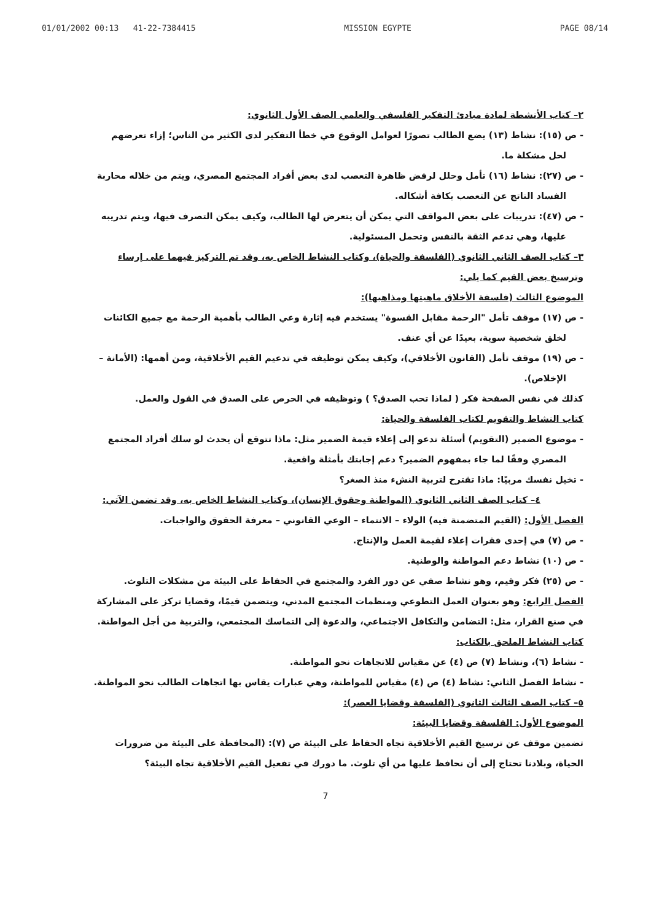01/01/2002 00:13 41-22-7384415 MISSION EGYPTE PAGE 08/14
٢– كتاب الأنشطة لمادة مبادئ التفكير الفلسفي والعلمي الصف الأول الثانوي:
- ص (١٥): نشاط (١٣) يضع الطالب تصورًا لعوامل الوقوع في خطأ التفكير لدى الكثير من الناس؛ إزاء تعرضهم لحل مشكلة ما.
- ص (٢٧): نشاط (١٦) تأمل وحلل لرفض ظاهرة التعصب لدى بعض أفراد المجتمع المصري، ويتم من خلاله محاربة الفساد الناتج عن التعصب بكافة أشكاله.
- ص (٤٧): تدريبات على بعض المواقف التي يمكن أن يتعرض لها الطالب، وكيف يمكن التصرف فيها، ويتم تدريبه عليها، وهي تدعم الثقة بالنفس وتحمل المسئولية.
٣– كتاب الصف الثاني الثانوي (الفلسفة والحياة)، وكتاب النشاط الخاص به، وقد تم التركيز فيهما على إرساء وترسيخ بعض القيم كما يلي:
الموضوع الثالث (فلسفة الأخلاق ماهيتها ومذاهبها):
- ص (١٧) موقف تأمل "الرحمة مقابل القسوة" يستخدم فيه إثارة وعي الطالب بأهمية الرحمة مع جميع الكائنات لخلق شخصية سوية، بعيدًا عن أي عنف.
- ص (١٩) موقف تأمل (القانون الأخلاقي)، وكيف يمكن توظيفه في تدعيم القيم الأخلاقية، ومن أهمها: (الأمانة – الإخلاص).
كذلك في نفس الصفحة فكر ( لماذا تحب الصدق؟ ) وتوظيفه في الحرص على الصدق في القول والعمل.
كتاب النشاط والتقويم لكتاب الفلسفة والحياة:
- موضوع الضمير (التقويم) أسئلة تدعو إلى إعلاء قيمة الضمير مثل: ماذا تتوقع أن يحدث لو سلك أفراد المجتمع المصري وفقًا لما جاء بمفهوم الضمير؟ دعم إجابتك بأمثلة واقعية.
- تخيل نفسك مربيًا: ماذا تقترح لتربية النشء منذ الصغر؟
٤– كتاب الصف الثاني الثانوي (المواطنة وحقوق الإنسان)، وكتاب النشاط الخاص به، وقد تضمن الآتي:
الفصل الأول: (القيم المتضمنة فيه) الولاء – الانتماء – الوعي القانوني – معرفة الحقوق والواجبات.
- ص (٧) في إحدى فقرات إعلاء لقيمة العمل والإنتاج.
- ص (١٠) نشاط دعم المواطنة والوطنية.
- ص (٢٥) فكر وقيم، وهو نشاط صفي عن دور الفرد والمجتمع في الحفاظ على البيئة من مشكلات التلوث.
الفصل الرابع: وهو بعنوان العمل التطوعي ومنظمات المجتمع المدني، ويتضمن قيمًا، وقضايا تركز على المشاركة في صنع القرار، مثل: التضامن والتكافل الاجتماعي، والدعوة إلى التماسك المجتمعي، والتربية من أجل المواطنة.
كتاب النشاط الملحق بالكتاب:
- نشاط (٦)، ونشاط (٧) ص (٤) عن مقياس للاتجاهات نحو المواطنة.
- نشاط الفصل الثاني: نشاط (٤) ص (٤) مقياس للمواطنة، وهي عبارات يقاس بها اتجاهات الطالب نحو المواطنة.
٥– كتاب الصف الثالث الثانوي (الفلسفة وقضايا العصر):
الموضوع الأول: الفلسفة وقضايا البيئة:
تضمين موقف عن ترسيخ القيم الأخلاقية تجاه الحفاظ على البيئة ص (٧): (المحافظة على البيئة من ضرورات الحياة، وبلادنا تحتاج إلى أن نحافظ عليها من أي تلوث. ما دورك في تفعيل القيم الأخلاقية تجاه البيئة؟
7